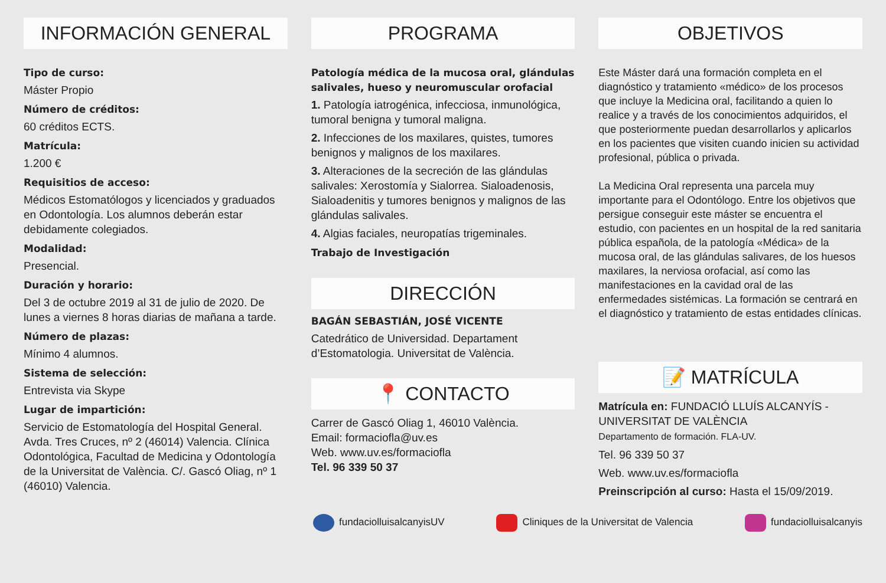INFORMACIÓN GENERAL
Tipo de curso:
Máster Propio
Número de créditos:
60 créditos ECTS.
Matrícula:
1.200 €
Requisitios de acceso:
Médicos Estomatólogos y licenciados y graduados en Odontología. Los alumnos deberán estar debidamente colegiados.
Modalidad:
Presencial.
Duración y horario:
Del 3 de octubre 2019 al 31 de julio de 2020. De lunes a viernes 8 horas diarias de mañana a tarde.
Número de plazas:
Mínimo 4 alumnos.
Sistema de selección:
Entrevista via Skype
Lugar de impartición:
Servicio de Estomatología del Hospital General. Avda. Tres Cruces, nº 2 (46014) Valencia. Clínica Odontológica, Facultad de Medicina y Odontología de la Universitat de València. C/. Gascó Oliag, nº 1 (46010) Valencia.
PROGRAMA
Patología médica de la mucosa oral, glándulas salivales, hueso y neuromuscular orofacial
1. Patología iatrogénica, infecciosa, inmunológica, tumoral benigna y tumoral maligna.
2. Infecciones de los maxilares, quistes, tumores benignos y malignos de los maxilares.
3. Alteraciones de la secreción de las glándulas salivales: Xerostomía y Sialorrea. Sialoadenosis, Sialoadenitis y tumores benignos y malignos de las glándulas salivales.
4. Algias faciales, neuropatías trigeminales.
Trabajo de Investigación
DIRECCIÓN
BAGÁN SEBASTIÁN, JOSÉ VICENTE
Catedrático de Universidad. Departament d’Estomatologia. Universitat de València.
📍 CONTACTO
Carrer de Gascó Oliag 1, 46010 València.
Email: formaciofla@uv.es
Web. www.uv.es/formaciofla
Tel. 96 339 50 37
OBJETIVOS
Este Máster dará una formación completa en el diagnóstico y tratamiento «médico» de los procesos que incluye la Medicina oral, facilitando a quien lo realice y a través de los conocimientos adquiridos, el que posteriormente puedan desarrollarlos y aplicarlos en los pacientes que visiten cuando inicien su actividad profesional, pública o privada.
La Medicina Oral representa una parcela muy importante para el Odontólogo. Entre los objetivos que persigue conseguir este máster se encuentra el estudio, con pacientes en un hospital de la red sanitaria pública española, de la patología «Médica» de la mucosa oral, de las glándulas salivares, de los huesos maxilares, la nerviosa orofacial, así como las manifestaciones en la cavidad oral de las enfermedades sistémicas. La formación se centrará en el diagnóstico y tratamiento de estas entidades clínicas.
📝 MATRÍCULA
Matrícula en: FUNDACIÓ LLUÍS ALCANYÍS - UNIVERSITAT DE VALÈNCIA
Departamento de formación. FLA-UV.
Tel. 96 339 50 37
Web. www.uv.es/formaciofla
Preinscripción al curso: Hasta el 15/09/2019.
fundaciolluisalcanyisUV Cliniques de la Universitat de Valencia fundaciolluisalcanyis